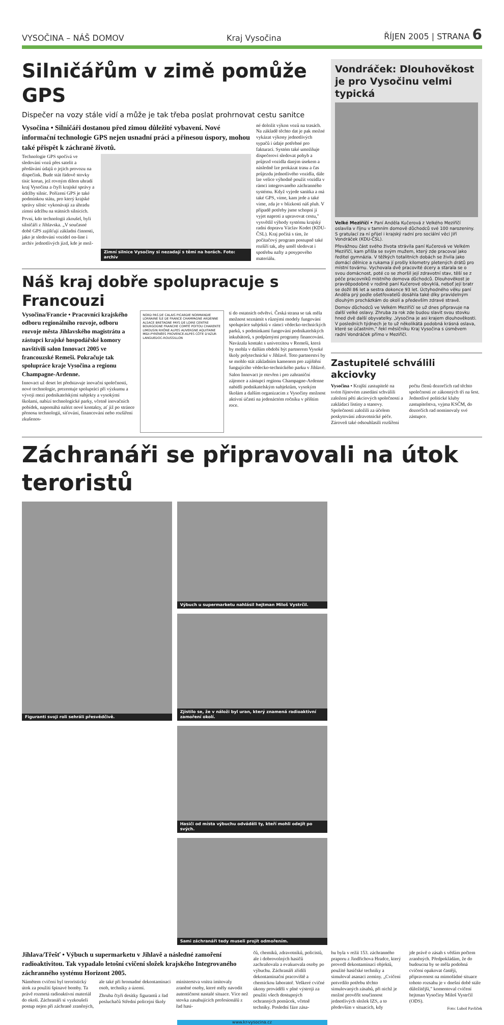VYSOČINA – NÁŠ DOMOV Kraj Vysočina ŘÍJEN 2005 | STRANA 6
Silničářům v zimě pomůže GPS
Dispečer na vozy stále vidí a může je tak třeba poslat prohrnovat cestu sanitce
Vysočina • Silničáři dostanou před zimou důležité vybavení. Nové informační technologie GPS nejen usnadní práci a přinesou úspory, mohou také přispět k záchraně životů.
Technologie GPS spočívá ve sledování vozů přes satelit a předávání údajů o jejich provozu na dispečink. Bude stát řádově stovky tisíc korun, jež rovným dílem uhradí kraj Vysočina a čtyři krajské správy a údržby silnic. Pořízení GPS je také podmínkou státu, pro který krajské správy silnic vykonávají za úhradu zimní údržbu na státních silnicích.
První, kdo technologii zkoušel, byli silničáři z Jihlavska. „V současné době GPS zajišťují základní činnosti, jako je sledování vozidel on-line i archiv jednotlivých jízd, kde je mož-
Zimní silnice Vysočiny si nezadají s těmi na horách. Foto: archiv
né doložit výkon vozů na trasách. Na základě těchto dat je pak možné vykázat výkony jednotlivých sypačů i údaje potřebné pro fakturaci. Systém také umožňuje dispečerovi sledovat pohyb a průjezd vozidla daným úsekem a následně lze prokázat trasu a čas průjezdu jednotlivého vozidla, dále lze velice výhodně použít vozidla v rámci integrovaného záchranného systému. Když vyjede sanitka a má také GPS, víme, kam jede a také víme, zda je v blízkosti náš pluh. V případě potřeby jsme schopni jí vyjet naproti a upravovat cestu," vysvětlil výhody systému krajský radní dopravu Václav Kodet (KDU-ČSL). Kraj počítá s tím, že počítačový program postupně také rozšíří tak, aby uměl sledovat i spotřebu nafty a posypového materiálu.
Náš kraj dobře spolupracuje s Francouzi
Vysočina/Francie • Pracovníci krajského odboru regionálního rozvoje, odboru rozvoje města Jihlavského magistrátu a zástupci krajské hospodářské komory navštívili salon Innovact 2005 ve francouzské Remeši. Pokračuje tak spolupráce kraje Vysočina a regionu Champagne-Ardenne.
Innovact už deset let představuje inovační společnosti, nové technologie, prezentuje spolupráci při výzkumu a vývoji mezi podnikatelskými subjekty a vysokými školami, nabízí technologické parky, včetně inovačních pobídek, napomáhá nalézt nové kontakty, ať již po stránce přenosu technologií, síťování, financování nebo rozšíření zkušenos-
NORD PAS DE CALAIS PICARDIE NORMANDIE LORRAINE ÎLE DE FRANCE CHAMPAGNE ARDENNE ALSACE BRETAGNE PAYS DE LOIRE CENTRE BOURGOGNE FRANCHE COMTÉ POITOU CHARENTE LIMOUSIN RHÔNE ALPES AUVERGNE AQUITAINE MIDI-PYRÉNÉES PROVENCE-ALPES CÔTE D'AZUR LANGUEDOC-ROUSSILLON
tí do ostatních odvětví. Česká strana se tak měla možnost seznámit s různými modely fungování spolupráce subjektů v rámci vědecko-technických parků, s podmínkami fungování podnikatelských inkubátorů, s podpůrnými programy financování. Navázala kontakt s univerzitou v Remeši, která by mohla v dalším období být partnerem Vysoké školy polytechnické v Jihlavě. Toto partnerství by se mohlo stát základním kamenem pro zajištění fungujícího vědecko-technického parku v Jihlavě.
Salon Innovact je otevřen i pro zahraniční zájemce a zástupci regionu Champagne-Ardenne nabídli podnikatelským subjektům, vysokým školám a dalším organizacím z Vysočiny možnost aktivní účasti na jedenáctém ročníku v příštím roce.
Vondráček: Dlouhověkost je pro Vysočinu velmi typická
Velké Meziříčí • Paní Anděla Kučerová z Velkého Meziříčí oslavila v říjnu v tamním domově důchodců své 100 narozeniny. S gratulací za ní přijel i krajský radní pro sociální věci Jiří Vondráček (KDU-ČSL).
Převážnou část svého života strávila paní Kučerová ve Velkém Meziříčí, kam přišla se svým mužem, který zde pracoval jako ředitel gymnázia. V těžkých totalitních dobách se živila jako domácí dělnice a rukama jí prošly kilometry pletených drátů pro místní továrnu. Vychovala dvě pracovité dcery a starala se o svou domácnost, poté co se zhoršil její zdravotní stav, těší se z péče pracovníků místního domova důchodců. Dlouhověkost je pravděpodobně v rodině paní Kučerové obvyklá, neboť její bratr se dožil 86 let a sestra dokonce 93 let. Úctyhodného věku paní Anděla prý podle ošetřovatelů dosáhla také díky pravidelným dlouhým procházkám do okolí a především zdravé stravě.
Domov důchodců ve Velkém Meziříčí se už dnes připravuje na další velké oslavy. Zhruba za rok zde budou slavit svou stovku hned dvě další obyvatelky. „Vysočina je asi krajem dlouhověkosti. V posledních týdnech je to už několikátá podobná krásná oslava, které se účastním," řekl měsíčníku Kraj Vysočina s úsměvem radní Vondráček přímo v Meziříčí.
Zastupitelé schválili akciovky
Vysočina • Krajští zastupitelé na svém říjnovém zasedání schválili založení pěti akciových společností a zakládací listiny a stanovy. Společnosti založili za účelem poskytování zdravotnické péče. Zároveň také odsouhlasili rozšíření počtu členů dozorčích rad těchto společností ze zákonných tří na šest. Jednotlivé politické kluby zastupitelstva, vyjma KSČM, do dozorčích rad nominovaly své zástupce.
Záchranáři se připravovali na útok teroristů
Figuranti svoji roli sehráli přesvědčivě.
Výbuch u supermarketu nahlásil hejtman Miloš Vystrčil.
Zjistilo se, že v náloži byl uran, který znamená radioaktivní zamoření okolí.
Hasiči od místa výbuchu odváděli ty, kteří mohli odejít po svých.
Sami záchranáři tedy museli projít odmořením.
Jihlava/Třešť • Výbuch u supermarketu v Jihlavě a následné zamoření radioaktivitou. Tak vypadalo letošní cvičení složek krajského Integrovaného záchranného systému Horizont 2005.
Námětem cvičení byl teroristický útok za použití špinavé bomby. Ta právě rozmetá radioaktivní materiál do okolí. Záchranáři si vyzkoušeli postup nejen při záchraně zraněných, ale také při hromadné dekontaminaci osob, techniky a území.
Zhruba čtyři desítky figurantů z řad posluchačů Střední policejní školy ministerstva vnitra imitovaly zraněné osoby, které měly navodit autentičnost nastalé situace. Více než stovka zasahujících profesionálů z řad hasi-
čů, chemiků, zdravotníků, policistů, ale i dobrovolných hasičů zachraňovala a evakuovala osoby po výbuchu. Záchranáři zřídili dekontaminační pracoviště a chemickou laboratoř. Veškeré cvičné úkony prováděli v plné výstroji za použití všech dostupných ochranných pomůcek, včetně techniky. Poslední fáze zása-
hu byla v režii 153. záchranného praporu z Jindřichova Hradce, který provedl dekontaminaci objektů, použité hasičské techniky a simuloval asanaci zeminy. „Cvičení potvrdilo potřebu těchto simulovaných zásahů, při nichž je možné prověřit součinnost jednotlivých složek IZS, a to především v situacích, kdy
jde právě o zásah s větším počtem zraněných. Předpokládám, že do budoucna by se měla podobná cvičení opakovat častěji, připravenost na mimořádné situace tohoto rozsahu je v dnešní době stále důležitější," komentoval cvičení hejtman Vysočiny Miloš Vystrčil (ODS).
Foto: Luboš Pavlíček
www.kr-vysocina.cz